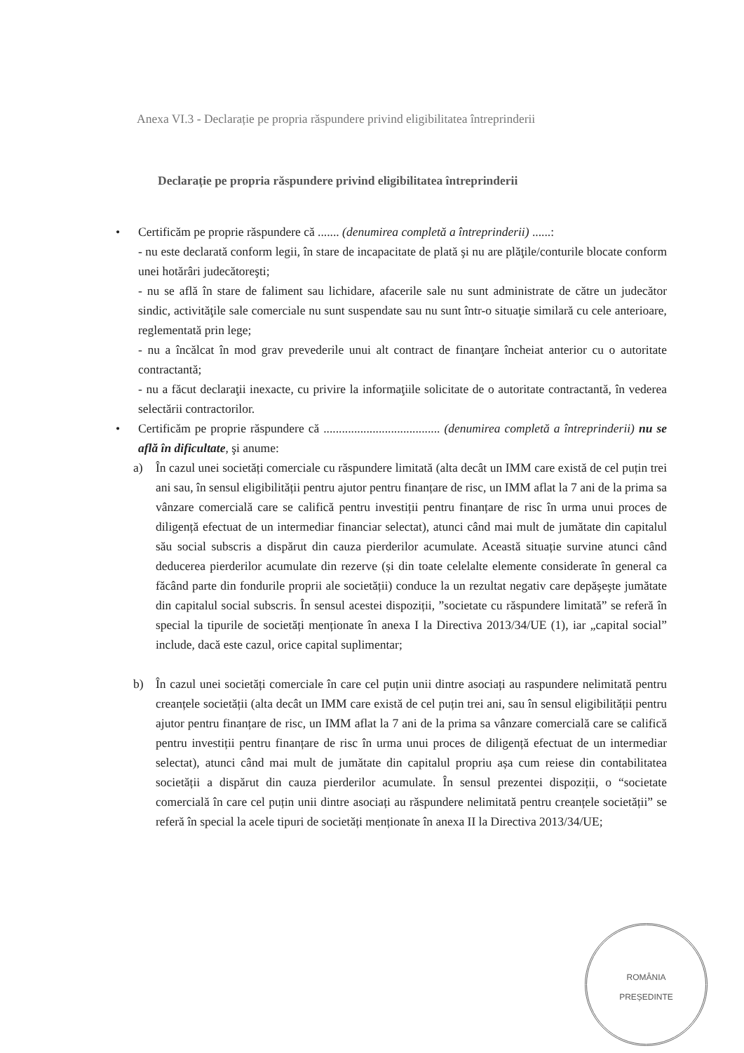Anexa VI.3 - Declarație pe propria răspundere privind eligibilitatea întreprinderii
Declarație pe propria răspundere privind eligibilitatea întreprinderii
• Certificăm pe proprie răspundere că ....... (denumirea completă a întreprinderii) ......:
- nu este declarată conform legii, în stare de incapacitate de plată şi nu are plăţile/conturile blocate conform unei hotărâri judecătoreşti;
- nu se află în stare de faliment sau lichidare, afacerile sale nu sunt administrate de către un judecător sindic, activităţile sale comerciale nu sunt suspendate sau nu sunt într-o situaţie similară cu cele anterioare, reglementată prin lege;
- nu a încălcat în mod grav prevederile unui alt contract de finanţare încheiat anterior cu o autoritate contractantă;
- nu a făcut declaraţii inexacte, cu privire la informaţiile solicitate de o autoritate contractantă, în vederea selectării contractorilor.
• Certificăm pe proprie răspundere că ...................................... (denumirea completă a întreprinderii) nu se află în dificultate, şi anume:
a) În cazul unei societăți comerciale cu răspundere limitată (alta decât un IMM care există de cel puțin trei ani sau, în sensul eligibilității pentru ajutor pentru finanțare de risc, un IMM aflat la 7 ani de la prima sa vânzare comercială care se califică pentru investiții pentru finanțare de risc în urma unui proces de diligență efectuat de un intermediar financiar selectat), atunci când mai mult de jumătate din capitalul său social subscris a dispărut din cauza pierderilor acumulate. Această situație survine atunci când deducerea pierderilor acumulate din rezerve (și din toate celelalte elemente considerate în general ca făcând parte din fondurile proprii ale societății) conduce la un rezultat negativ care depăşeşte jumătate din capitalul social subscris. În sensul acestei dispoziții, ”societate cu răspundere limitată” se referă în special la tipurile de societăți menționate în anexa I la Directiva 2013/34/UE (1), iar „capital social” include, dacă este cazul, orice capital suplimentar;
b) În cazul unei societăți comerciale în care cel puțin unii dintre asociați au raspundere nelimitată pentru creanțele societății (alta decât un IMM care există de cel puțin trei ani, sau în sensul eligibilității pentru ajutor pentru finanțare de risc, un IMM aflat la 7 ani de la prima sa vânzare comercială care se califică pentru investiții pentru finanțare de risc în urma unui proces de diligență efectuat de un intermediar selectat), atunci când mai mult de jumătate din capitalul propriu așa cum reiese din contabilitatea societății a dispărut din cauza pierderilor acumulate. În sensul prezentei dispoziții, o “societate comercială în care cel puțin unii dintre asociați au răspundere nelimitată pentru creanțele societății” se referă în special la acele tipuri de societăți menționate în anexa II la Directiva 2013/34/UE;
ROMÂNIA
PREȘEDINTE